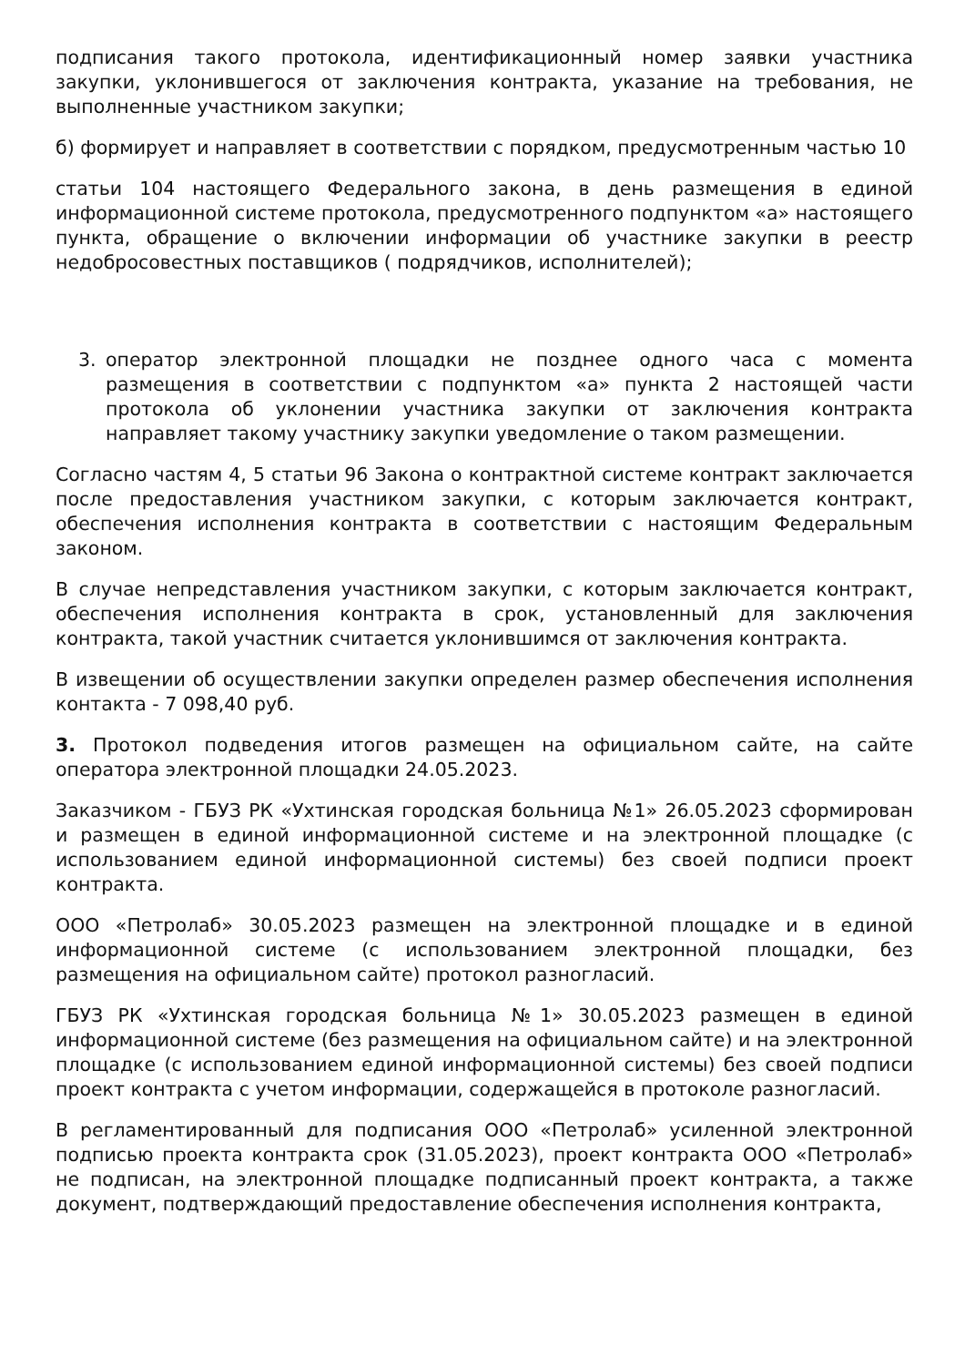подписания такого протокола, идентификационный номер заявки участника закупки, уклонившегося от заключения контракта, указание на требования, не выполненные участником закупки;
б) формирует и направляет в соответствии с порядком, предусмотренным частью 10
статьи 104 настоящего Федерального закона, в день размещения в единой информационной системе протокола, предусмотренного подпунктом «а» настоящего пункта, обращение о включении информации об участнике закупки в реестр недобросовестных поставщиков ( подрядчиков, исполнителей);
3. оператор электронной площадки не позднее одного часа с момента размещения в соответствии с подпунктом «а» пункта 2 настоящей части протокола об уклонении участника закупки от заключения контракта направляет такому участнику закупки уведомление о таком размещении.
Согласно частям 4, 5 статьи 96 Закона о контрактной системе контракт заключается после предоставления участником закупки, с которым заключается контракт, обеспечения исполнения контракта в соответствии с настоящим Федеральным законом.
В случае непредставления участником закупки, с которым заключается контракт, обеспечения исполнения контракта в срок, установленный для заключения контракта, такой участник считается уклонившимся от заключения контракта.
В извещении об осуществлении закупки определен размер обеспечения исполнения контакта - 7 098,40 руб.
3. Протокол подведения итогов размещен на официальном сайте, на сайте оператора электронной площадки 24.05.2023.
Заказчиком - ГБУЗ РК «Ухтинская городская больница №1» 26.05.2023 сформирован и размещен в единой информационной системе и на электронной площадке (с использованием единой информационной системы) без своей подписи проект контракта.
ООО «Петролаб» 30.05.2023 размещен на электронной площадке и в единой информационной системе (с использованием электронной площадки, без размещения на официальном сайте) протокол разногласий.
ГБУЗ РК «Ухтинская городская больница №1» 30.05.2023 размещен в единой информационной системе (без размещения на официальном сайте) и на электронной площадке (с использованием единой информационной системы) без своей подписи проект контракта с учетом информации, содержащейся в протоколе разногласий.
В регламентированный для подписания ООО «Петролаб» усиленной электронной подписью проекта контракта срок (31.05.2023), проект контракта ООО «Петролаб» не подписан, на электронной площадке подписанный проект контракта, а также документ, подтверждающий предоставление обеспечения исполнения контракта,